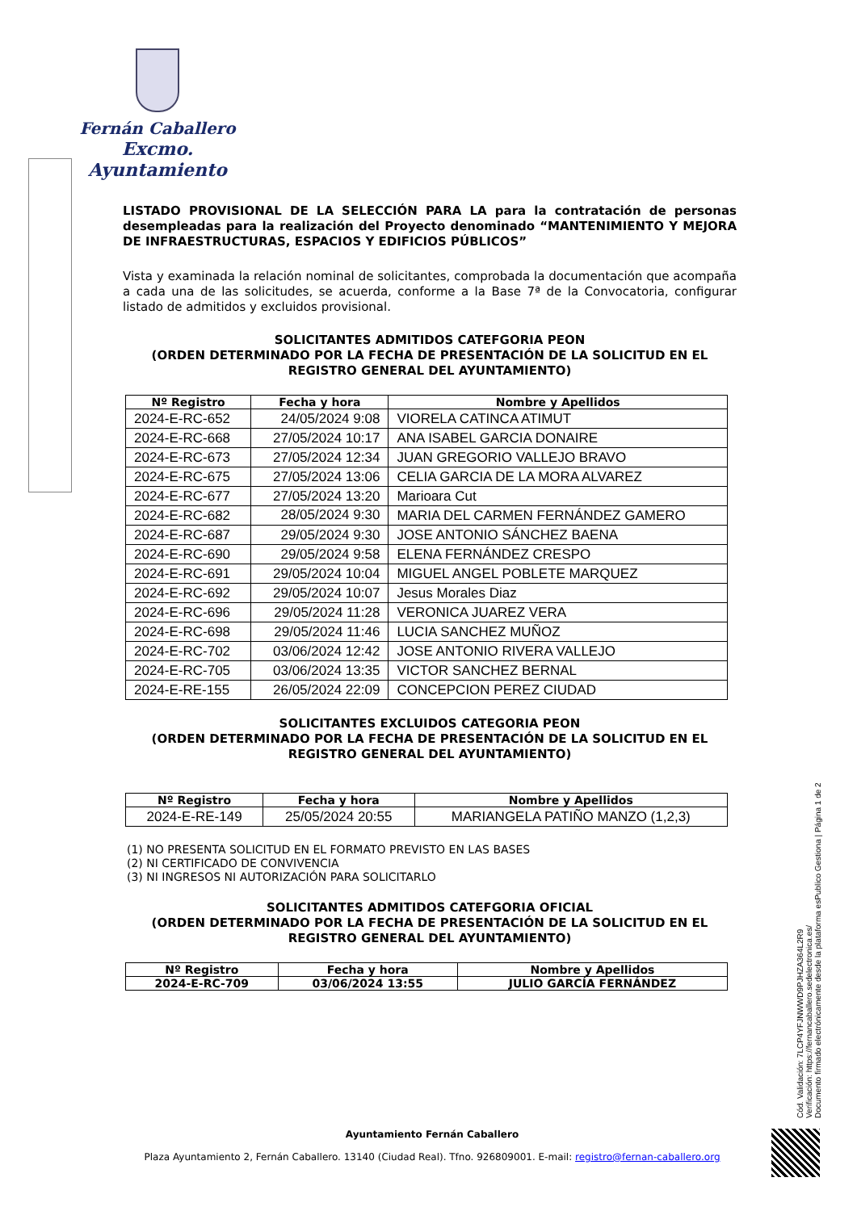Fernán Caballero
Excmo. Ayuntamiento
LISTADO PROVISIONAL DE LA SELECCIÓN PARA LA para la contratación de personas desempleadas para la realización del Proyecto denominado “MANTENIMIENTO Y MEJORA DE INFRAESTRUCTURAS, ESPACIOS Y EDIFICIOS PÚBLICOS”
Vista y examinada la relación nominal de solicitantes, comprobada la documentación que acompaña a cada una de las solicitudes, se acuerda, conforme a la Base 7ª de la Convocatoria, configurar listado de admitidos y excluidos provisional.
SOLICITANTES ADMITIDOS CATEFGORIA PEON
(ORDEN DETERMINADO POR LA FECHA DE PRESENTACIÓN DE LA SOLICITUD EN EL REGISTRO GENERAL DEL AYUNTAMIENTO)
| Nº Registro | Fecha y hora | Nombre y Apellidos |
| --- | --- | --- |
| 2024-E-RC-652 | 24/05/2024 9:08 | VIORELA CATINCA ATIMUT |
| 2024-E-RC-668 | 27/05/2024 10:17 | ANA ISABEL GARCIA DONAIRE |
| 2024-E-RC-673 | 27/05/2024 12:34 | JUAN GREGORIO VALLEJO BRAVO |
| 2024-E-RC-675 | 27/05/2024 13:06 | CELIA GARCIA DE LA MORA ALVAREZ |
| 2024-E-RC-677 | 27/05/2024 13:20 | Marioara Cut |
| 2024-E-RC-682 | 28/05/2024 9:30 | MARIA DEL CARMEN FERNÁNDEZ GAMERO |
| 2024-E-RC-687 | 29/05/2024 9:30 | JOSE ANTONIO SÁNCHEZ BAENA |
| 2024-E-RC-690 | 29/05/2024 9:58 | ELENA FERNÁNDEZ CRESPO |
| 2024-E-RC-691 | 29/05/2024 10:04 | MIGUEL ANGEL POBLETE MARQUEZ |
| 2024-E-RC-692 | 29/05/2024 10:07 | Jesus Morales Diaz |
| 2024-E-RC-696 | 29/05/2024 11:28 | VERONICA JUAREZ VERA |
| 2024-E-RC-698 | 29/05/2024 11:46 | LUCIA SANCHEZ MUÑOZ |
| 2024-E-RC-702 | 03/06/2024 12:42 | JOSE ANTONIO RIVERA VALLEJO |
| 2024-E-RC-705 | 03/06/2024 13:35 | VICTOR SANCHEZ BERNAL |
| 2024-E-RE-155 | 26/05/2024 22:09 | CONCEPCION PEREZ CIUDAD |
SOLICITANTES EXCLUIDOS CATEGORIA PEON
(ORDEN DETERMINADO POR LA FECHA DE PRESENTACIÓN DE LA SOLICITUD EN EL REGISTRO GENERAL DEL AYUNTAMIENTO)
| Nº Registro | Fecha y hora | Nombre y Apellidos |
| --- | --- | --- |
| 2024-E-RE-149 | 25/05/2024 20:55 | MARIANGELA PATIÑO MANZO (1,2,3) |
(1) NO PRESENTA SOLICITUD EN EL FORMATO PREVISTO EN LAS BASES
(2) NI CERTIFICADO DE CONVIVENCIA
(3) NI INGRESOS NI AUTORIZACIÓN PARA SOLICITARLO
SOLICITANTES ADMITIDOS CATEFGORIA OFICIAL
(ORDEN DETERMINADO POR LA FECHA DE PRESENTACIÓN DE LA SOLICITUD EN EL REGISTRO GENERAL DEL AYUNTAMIENTO)
| Nº Registro | Fecha y hora | Nombre y Apellidos |
| --- | --- | --- |
| 2024-E-RC-709 | 03/06/2024 13:55 | JULIO GARCÍA FERNÁNDEZ |
Cód. Validación: 7LCP4YFJNWWD9PJHZA364L2R9
Verificación: https://fernancaballero.sedelectronica.es/
Documento firmado electrónicamente desde la plataforma esPublico Gestiona | Página 1 de 2
Ayuntamiento Fernán Caballero
Plaza Ayuntamiento 2, Fernán Caballero. 13140 (Ciudad Real). Tfno. 926809001. E-mail: registro@fernan-caballero.org